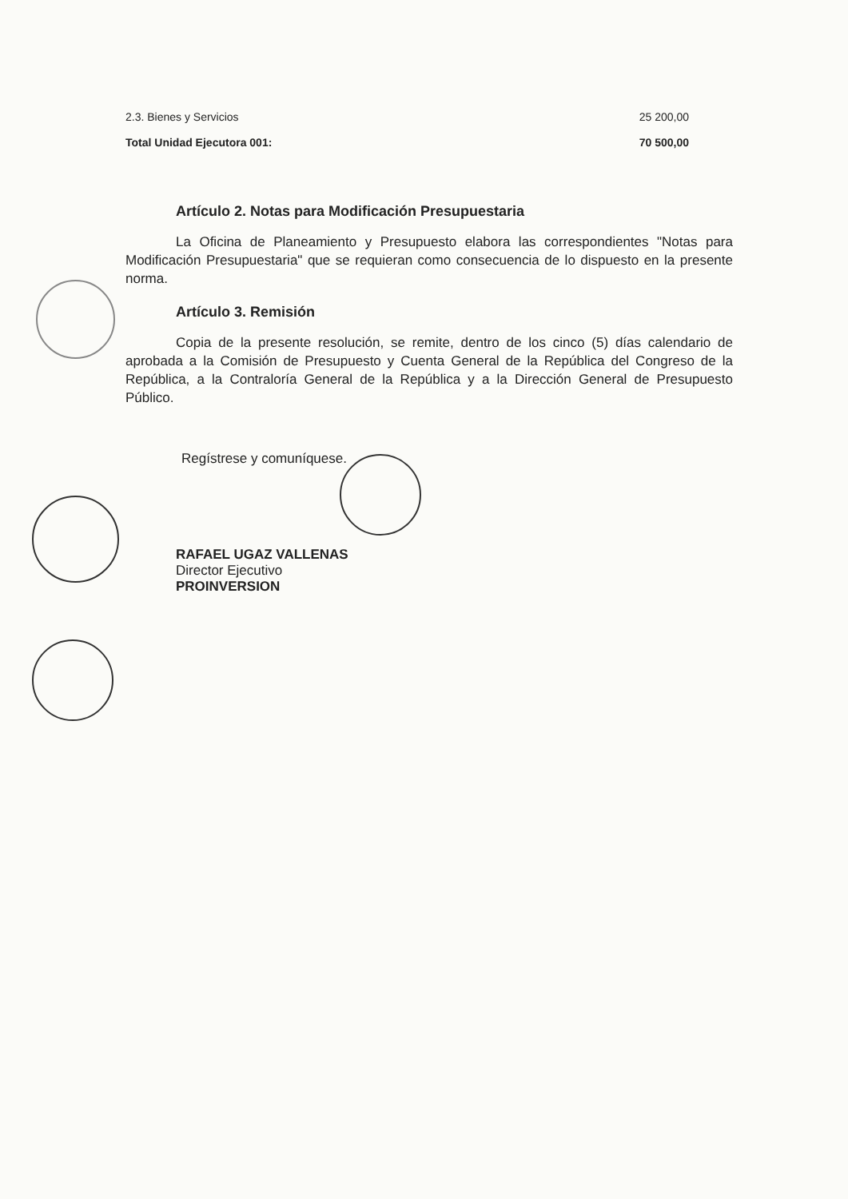| 2.3. Bienes y Servicios | 25 200,00 |
| Total Unidad Ejecutora 001: | 70 500,00 |
Artículo 2. Notas para Modificación Presupuestaria
La Oficina de Planeamiento y Presupuesto elabora las correspondientes "Notas para Modificación Presupuestaria" que se requieran como consecuencia de lo dispuesto en la presente norma.
Artículo 3. Remisión
Copia de la presente resolución, se remite, dentro de los cinco (5) días calendario de aprobada a la Comisión de Presupuesto y Cuenta General de la República del Congreso de la República, a la Contraloría General de la República y a la Dirección General de Presupuesto Público.
Regístrese y comuníquese.
RAFAEL UGAZ VALLENAS
Director Ejecutivo
PROINVERSION